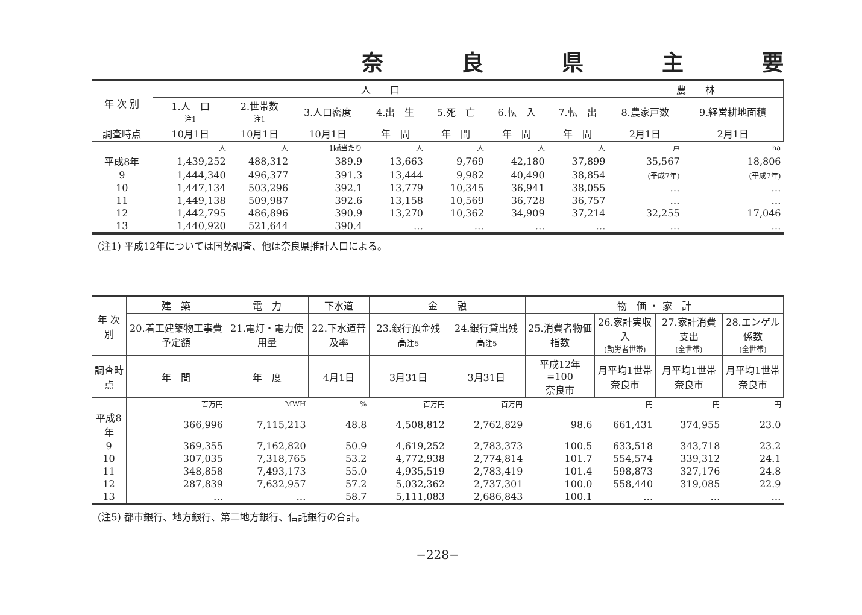奈良県主要
| 年 次 別 | 人 口 | | | | | | | 農 林 | |
| --- | --- | --- | --- | --- | --- | --- | --- | --- | --- |
| | 1.人 口 注1 | 2.世帯数 注1 | 3.人口密度 | 4.出 生 | 5.死 亡 | 6.転 入 | 7.転 出 | 8.農家戸数 | 9.経営耕地面積 |
| 調査時点 | 10月1日 | 10月1日 | 10月1日 | 年 間 | 年 間 | 年 間 | 年 間 | 2月1日 | 2月1日 |
| | 人 | 人 | 1㎢当たり | 人 | 人 | 人 | 人 | 戸 | ha |
| 平成8年 | 1,439,252 | 488,312 | 389.9 | 13,663 | 9,769 | 42,180 | 37,899 | 35,567 | 18,806 |
| 9 | 1,444,340 | 496,377 | 391.3 | 13,444 | 9,982 | 40,490 | 38,854 | (平成7年) | (平成7年) |
| 10 | 1,447,134 | 503,296 | 392.1 | 13,779 | 10,345 | 36,941 | 38,055 | … | … |
| 11 | 1,449,138 | 509,987 | 392.6 | 13,158 | 10,569 | 36,728 | 36,757 | … | … |
| 12 | 1,442,795 | 486,896 | 390.9 | 13,270 | 10,362 | 34,909 | 37,214 | 32,255 | 17,046 |
| 13 | 1,440,920 | 521,644 | 390.4 | … | … | … | … | … | … |
(注1) 平成12年については国勢調査、他は奈良県推計人口による。
| 年 次 別 | 建 築 | 電 力 | 下水道 | 金 融 | | 物 価 ・ 家 計 | | | |
| --- | --- | --- | --- | --- | --- | --- | --- | --- | --- |
| | 20.着工建築物工事費予定額 | 21.電灯・電力使用量 | 22.下水道普及率 | 23.銀行預金残高 注5 | 24.銀行貸出残高 注5 | 25.消費者物価指数 | 26.家計実収入 (勤労者世帯) | 27.家計消費支出 (全世帯) | 28.エンゲル係数 (全世帯) |
| 調査時点 | 年 間 | 年 度 | 4月1日 | 3月31日 | 3月31日 | 平成12年=100 奈良市 | 月平均1世帯 奈良市 | 月平均1世帯 奈良市 | 月平均1世帯 奈良市 |
| | 百万円 | MWH | % | 百万円 | 百万円 | | 円 | 円 | 円 |
| 平成8年 | 366,996 | 7,115,213 | 48.8 | 4,508,812 | 2,762,829 | 98.6 | 661,431 | 374,955 | 23.0 |
| 9 | 369,355 | 7,162,820 | 50.9 | 4,619,252 | 2,783,373 | 100.5 | 633,518 | 343,718 | 23.2 |
| 10 | 307,035 | 7,318,765 | 53.2 | 4,772,938 | 2,774,814 | 101.7 | 554,574 | 339,312 | 24.1 |
| 11 | 348,858 | 7,493,173 | 55.0 | 4,935,519 | 2,783,419 | 101.4 | 598,873 | 327,176 | 24.8 |
| 12 | 287,839 | 7,632,957 | 57.2 | 5,032,362 | 2,737,301 | 100.0 | 558,440 | 319,085 | 22.9 |
| 13 | … | … | 58.7 | 5,111,083 | 2,686,843 | 100.1 | … | … | … |
(注5) 都市銀行、地方銀行、第二地方銀行、信託銀行の合計。
−228−